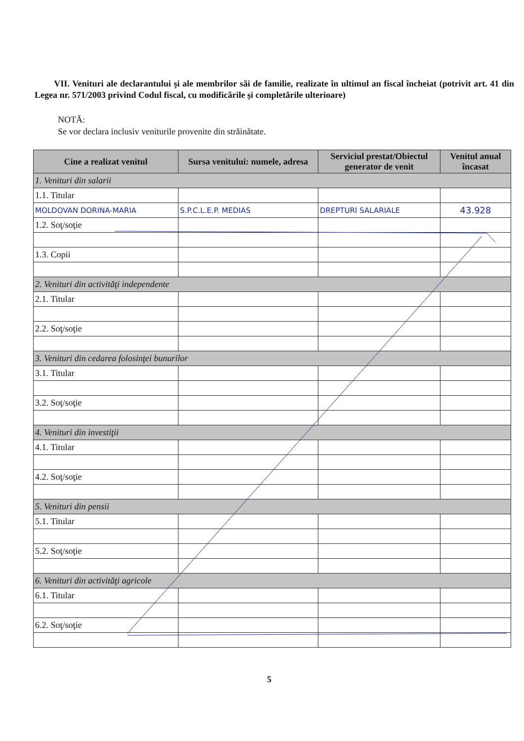VII. Venituri ale declarantului şi ale membrilor săi de familie, realizate în ultimul an fiscal încheiat (potrivit art. 41 din Legea nr. 571/2003 privind Codul fiscal, cu modificările şi completările ulterioare)
NOTĂ:
Se vor declara inclusiv veniturile provenite din străinătate.
| Cine a realizat venitul | Sursa venitului: numele, adresa | Serviciul prestat/Obiectul generator de venit | Venitul anual încasat |
| --- | --- | --- | --- |
| 1. Venituri din salarii | | | |
| 1.1. Titular | | | |
| MOLDOVAN DORINA-MARIA | S.P.C.L.E.P. MEDIAS | DREPTURI SALARIALE | 43.928 |
| 1.2. Soţ/soţie | | | |
| 1.3. Copii | | | |
| 2. Venituri din activităţi independente | | | |
| 2.1. Titular | | | |
| 2.2. Soţ/soţie | | | |
| 3. Venituri din cedarea folosinţei bunurilor | | | |
| 3.1. Titular | | | |
| 3.2. Soţ/soţie | | | |
| 4. Venituri din investiţii | | | |
| 4.1. Titular | | | |
| 4.2. Soţ/soţie | | | |
| 5. Venituri din pensii | | | |
| 5.1. Titular | | | |
| 5.2. Soţ/soţie | | | |
| 6. Venituri din activităţi agricole | | | |
| 6.1. Titular | | | |
| 6.2. Soţ/soţie | | | |
5